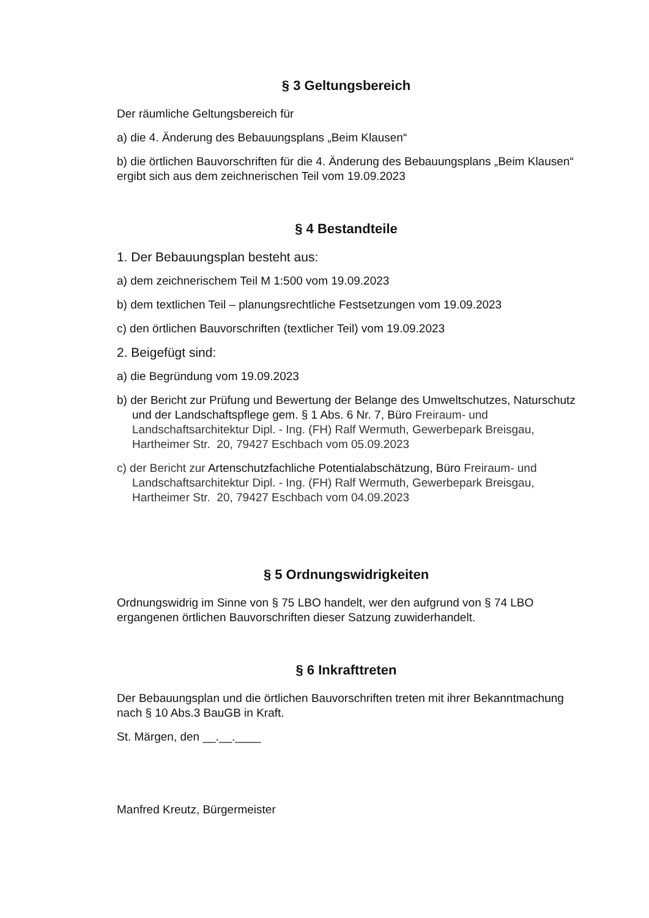§ 3 Geltungsbereich
Der räumliche Geltungsbereich für
a) die 4. Änderung des Bebauungsplans „Beim Klausen“
b) die örtlichen Bauvorschriften für die 4. Änderung des Bebauungsplans „Beim Klausen“ ergibt sich aus dem zeichnerischen Teil vom 19.09.2023
§ 4 Bestandteile
1. Der Bebauungsplan besteht aus:
a) dem zeichnerischem Teil M 1:500 vom 19.09.2023
b) dem textlichen Teil – planungsrechtliche Festsetzungen vom 19.09.2023
c) den örtlichen Bauvorschriften (textlicher Teil) vom 19.09.2023
2. Beigefügt sind:
a) die Begründung vom 19.09.2023
b) der Bericht zur Prüfung und Bewertung der Belange des Umweltschutzes, Naturschutz und der Landschaftspflege gem. § 1 Abs. 6 Nr. 7, Büro Freiraum- und Landschaftsarchitektur Dipl. - Ing. (FH) Ralf Wermuth, Gewerbepark Breisgau, Hartheimer Str. 20, 79427 Eschbach vom 05.09.2023
c) der Bericht zur Artenschutzfachliche Potentialabschätzung, Büro Freiraum- und Landschaftsarchitektur Dipl. - Ing. (FH) Ralf Wermuth, Gewerbepark Breisgau, Hartheimer Str. 20, 79427 Eschbach vom 04.09.2023
§ 5 Ordnungswidrigkeiten
Ordnungswidrig im Sinne von § 75 LBO handelt, wer den aufgrund von § 74 LBO ergangenen örtlichen Bauvorschriften dieser Satzung zuwiderhandelt.
§ 6 Inkrafttreten
Der Bebauungsplan und die örtlichen Bauvorschriften treten mit ihrer Bekanntmachung nach § 10 Abs.3 BauGB in Kraft.
St. Märgen, den __.__.____
Manfred Kreutz, Bürgermeister